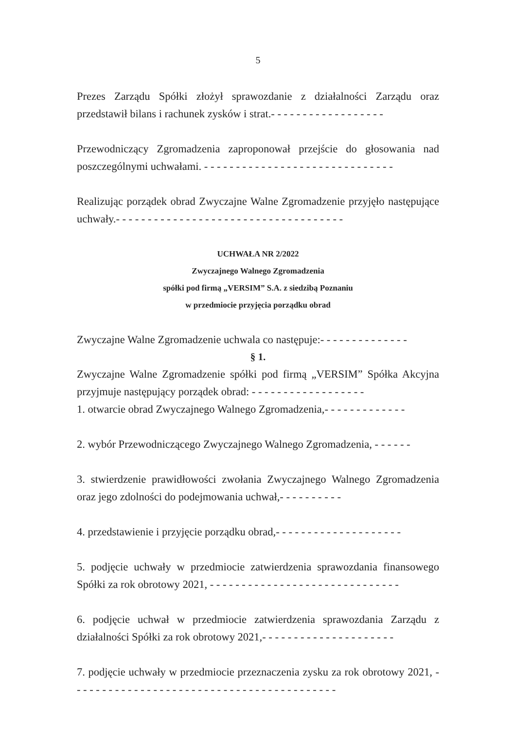5
Prezes Zarządu Spółki złożył sprawozdanie z działalności Zarządu oraz przedstawił bilans i rachunek zysków i strat.- - - - - - - - - - - - - - - - - -
Przewodniczący Zgromadzenia zaproponował przejście do głosowania nad poszczególnymi uchwałami. - - - - - - - - - - - - - - - - - - - - - - - - - - - - - -
Realizując porządek obrad Zwyczajne Walne Zgromadzenie przyjęło następujące uchwały.- - - - - - - - - - - - - - - - - - - - - - - - - - - - - - - - - - - -
UCHWAŁA NR 2/2022
Zwyczajnego Walnego Zgromadzenia
spółki pod firmą „VERSIM” S.A. z siedzibą Poznaniu
w przedmiocie przyjęcia porządku obrad
Zwyczajne Walne Zgromadzenie uchwala co następuje:- - - - - - - - - - - - - -
§ 1.
Zwyczajne Walne Zgromadzenie spółki pod firmą „VERSIM” Spółka Akcyjna przyjmuje następujący porządek obrad: - - - - - - - - - - - - - - - - - -
1. otwarcie obrad Zwyczajnego Walnego Zgromadzenia,- - - - - - - - - - - - -
2. wybór Przewodniczącego Zwyczajnego Walnego Zgromadzenia, - - - - - -
3. stwierdzenie prawidłowości zwołania Zwyczajnego Walnego Zgromadzenia oraz jego zdolności do podejmowania uchwał,- - - - - - - - - -
4. przedstawienie i przyjęcie porządku obrad,- - - - - - - - - - - - - - - - - - - -
5. podjęcie uchwały w przedmiocie zatwierdzenia sprawozdania finansowego Spółki za rok obrotowy 2021, - - - - - - - - - - - - - - - - - - - - - - - - - - - - - -
6. podjęcie uchwał w przedmiocie zatwierdzenia sprawozdania Zarządu z działalności Spółki za rok obrotowy 2021,- - - - - - - - - - - - - - - - - - - - -
7. podjęcie uchwały w przedmiocie przeznaczenia zysku za rok obrotowy 2021, - - - - - - - - - - - - - - - - - - - - - - - - - - - - - - - - - - - - - - - - - -